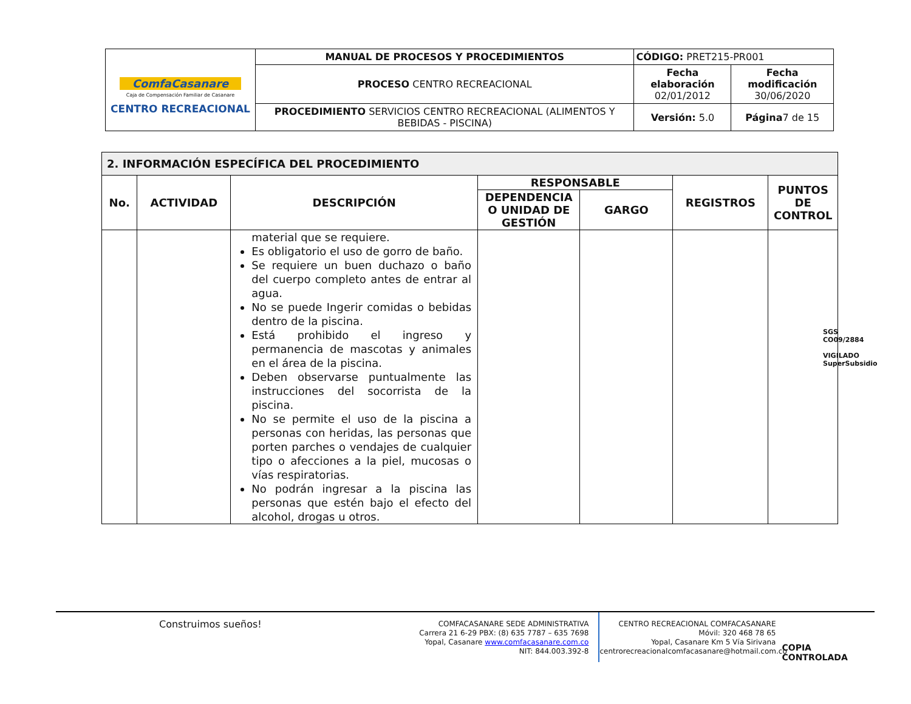| ComfaCasanare Caja de Compensación Familiar de Casanare CENTRO RECREACIONAL | MANUAL DE PROCESOS Y PROCEDIMIENTOS | CÓDIGO: PRET215-PR001 | |
| | PROCESO CENTRO RECREACIONAL | Fecha elaboración 02/01/2012 | Fecha modificación 30/06/2020 |
| | PROCEDIMIENTO SERVICIOS CENTRO RECREACIONAL (ALIMENTOS Y BEBIDAS - PISCINA) | Versión: 5.0 | Página 7 de 15 |
| 2. INFORMACIÓN ESPECÍFICA DEL PROCEDIMIENTO | | | | | | |
| --- | --- | --- | --- | --- | --- | --- |
| No. | ACTIVIDAD | DESCRIPCIÓN | RESPONSABLE | | REGISTROS | PUNTOS DE CONTROL |
| | | | DEPENDENCIA O UNIDAD DE GESTIÓN | GARGO | | |
| | | material que se requiere. Es obligatorio el uso de gorro de baño. Se requiere un buen duchazo o baño del cuerpo completo antes de entrar al agua. No se puede Ingerir comidas o bebidas dentro de la piscina. Está prohibido el ingreso y permanencia de mascotas y animales en el área de la piscina. Deben observarse puntualmente las instrucciones del socorrista de la piscina. No se permite el uso de la piscina a personas con heridas, las personas que porten parches o vendajes de cualquier tipo o afecciones a la piel, mucosas o vías respiratorias. No podrán ingresar a la piscina las personas que estén bajo el efecto del alcohol, drogas u otros. | | | | |
SGS
CO09/2884
VIGILADO SuperSubsidio
Construimos sueños!
COMFACASANARE SEDE ADMINISTRATIVA
Carrera 21 6-29 PBX: (8) 635 7787 – 635 7698
Yopal, Casanare www.comfacasanare.com.co
NIT: 844.003.392-8
CENTRO RECREACIONAL COMFACASANARE
Móvil: 320 468 78 65
Yopal, Casanare Km 5 Vía Sirivana
centrorecreacionalcomfacasanare@hotmail.com.co
COPIA CONTROLADA